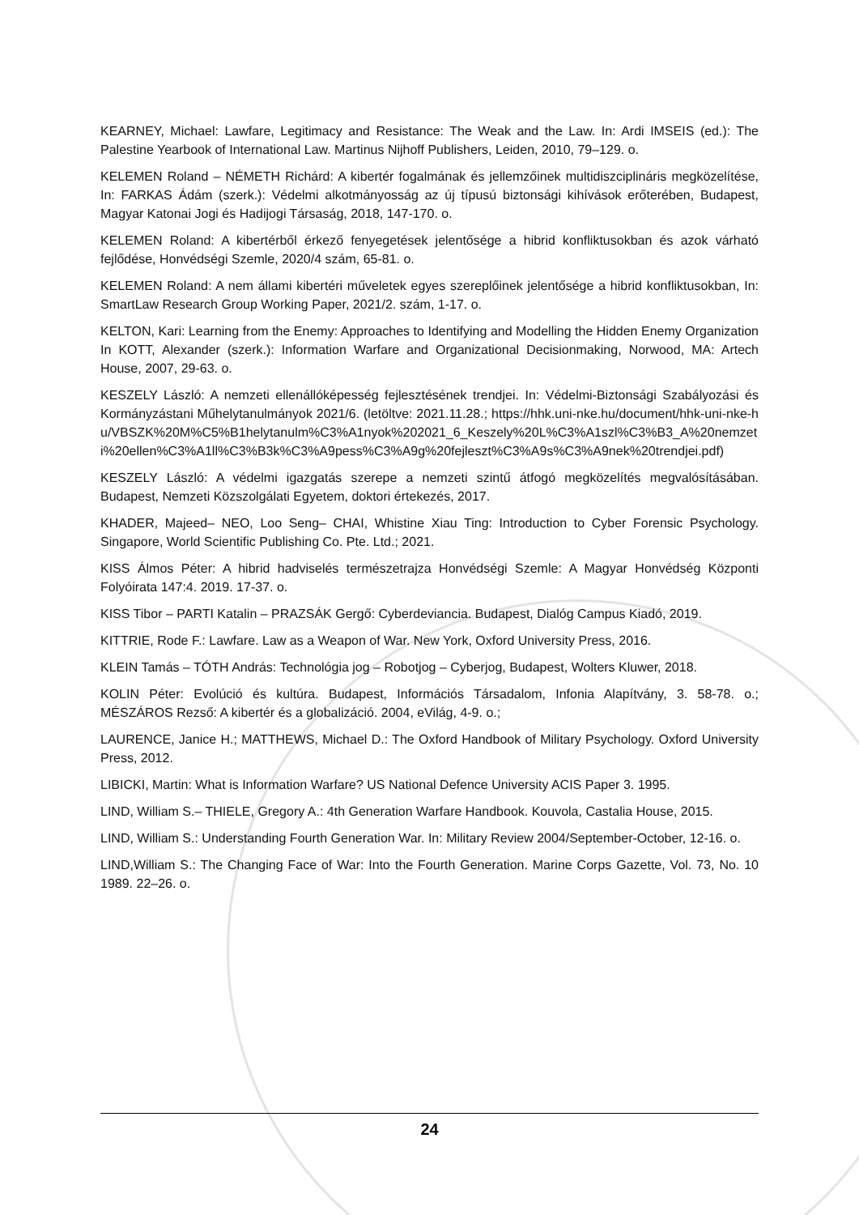KEARNEY, Michael: Lawfare, Legitimacy and Resistance: The Weak and the Law. In: Ardi IMSEIS (ed.): The Palestine Yearbook of International Law. Martinus Nijhoff Publishers, Leiden, 2010, 79–129. o.
KELEMEN Roland – NÉMETH Richárd: A kibertér fogalmának és jellemzőinek multidiszciplináris megközelítése, In: FARKAS Ádám (szerk.): Védelmi alkotmányosság az új típusú biztonsági kihívások erőterében, Budapest, Magyar Katonai Jogi és Hadijogi Társaság, 2018, 147-170. o.
KELEMEN Roland: A kibertérből érkező fenyegetések jelentősége a hibrid konfliktusokban és azok várható fejlődése, Honvédségi Szemle, 2020/4 szám, 65-81. o.
KELEMEN Roland: A nem állami kibertéri műveletek egyes szereplőinek jelentősége a hibrid konfliktusokban, In: SmartLaw Research Group Working Paper, 2021/2. szám, 1-17. o.
KELTON, Kari: Learning from the Enemy: Approaches to Identifying and Modelling the Hidden Enemy Organization In KOTT, Alexander (szerk.): Information Warfare and Organizational Decisionmaking, Norwood, MA: Artech House, 2007, 29-63. o.
KESZELY László: A nemzeti ellenállóképesség fejlesztésének trendjei. In: Védelmi-Biztonsági Szabályozási és Kormányzástani Műhelytanulmányok 2021/6. (letöltve: 2021.11.28.; https://hhk.uni-nke.hu/document/hhk-uni-nke-hu/VBSZK%20M%C5%B1helytanulm%C3%A1nyok%202021_6_Keszely%20L%C3%A1szl%C3%B3_A%20nemzeti%20ellen%C3%A1ll%C3%B3k%C3%A9pess%C3%A9g%20fejleszt%C3%A9s%C3%A9nek%20trendjei.pdf)
KESZELY László: A védelmi igazgatás szerepe a nemzeti szintű átfogó megközelítés megvalósításában. Budapest, Nemzeti Közszolgálati Egyetem, doktori értekezés, 2017.
KHADER, Majeed– NEO, Loo Seng– CHAI, Whistine Xiau Ting: Introduction to Cyber Forensic Psychology. Singapore, World Scientific Publishing Co. Pte. Ltd.; 2021.
KISS Álmos Péter: A hibrid hadviselés természetrajza Honvédségi Szemle: A Magyar Honvédség Központi Folyóirata 147:4. 2019. 17-37. o.
KISS Tibor – PARTI Katalin – PRAZSÁK Gergő: Cyberdeviancia. Budapest, Dialóg Campus Kiadó, 2019.
KITTRIE, Rode F.: Lawfare. Law as a Weapon of War. New York, Oxford University Press, 2016.
KLEIN Tamás – TÓTH András: Technológia jog – Robotjog – Cyberjog, Budapest, Wolters Kluwer, 2018.
KOLIN Péter: Evolúció és kultúra. Budapest, Információs Társadalom, Infonia Alapítvány, 3. 58-78. o.; MÉSZÁROS Rezső: A kibertér és a globalizáció. 2004, eVilág, 4-9. o.;
LAURENCE, Janice H.; MATTHEWS, Michael D.: The Oxford Handbook of Military Psychology. Oxford University Press, 2012.
LIBICKI, Martin: What is Information Warfare? US National Defence University ACIS Paper 3. 1995.
LIND, William S.– THIELE, Gregory A.: 4th Generation Warfare Handbook. Kouvola, Castalia House, 2015.
LIND, William S.: Understanding Fourth Generation War. In: Military Review 2004/September-October, 12-16. o.
LIND,William S.: The Changing Face of War: Into the Fourth Generation. Marine Corps Gazette, Vol. 73, No. 10 1989. 22–26. o.
24